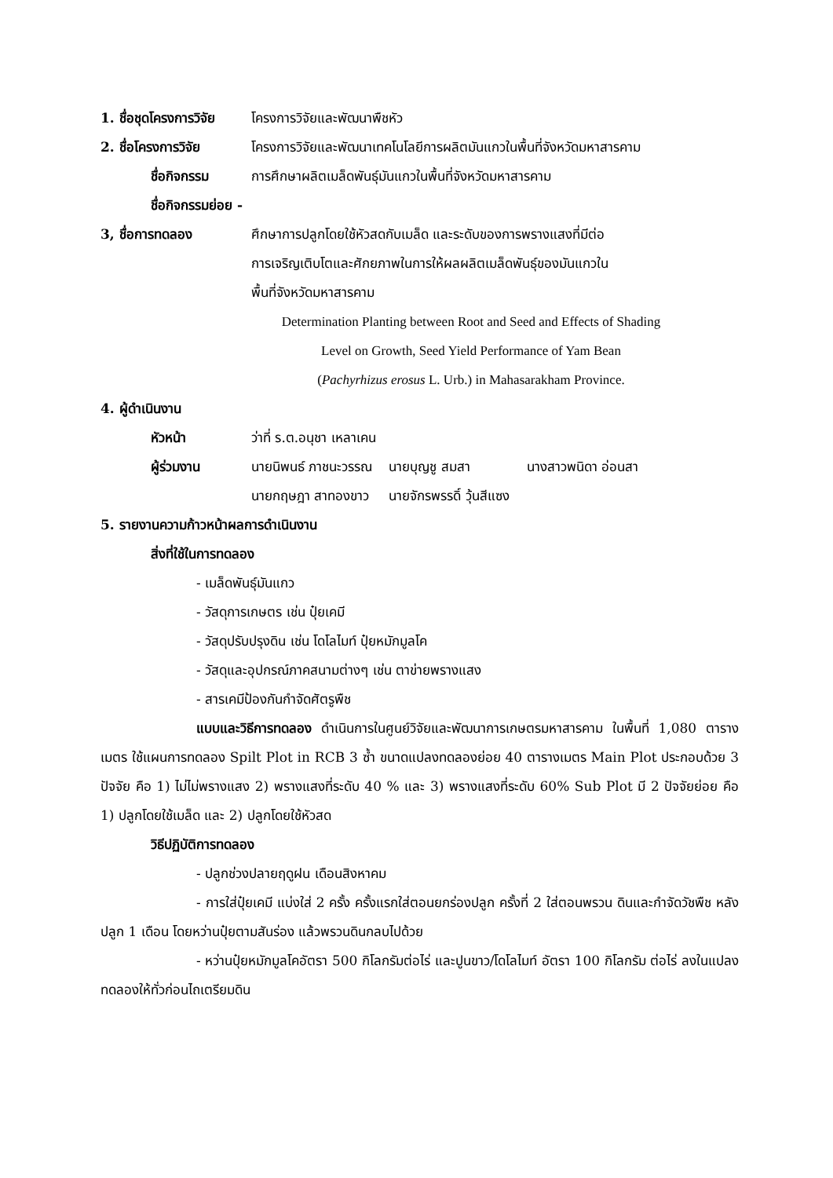1. ชื่อชุดโครงการวิจัย โครงการวิจัยและพัฒนาพืชหัว
2. ชื่อโครงการวิจัย โครงการวิจัยและพัฒนาเทคโนโลยีการผลิตมันแกวในพื้นที่จังหวัดมหาสารคาม
ชื่อกิจกรรม การศึกษาผลิตเมล็ดพันธุ์มันแกวในพื้นที่จังหวัดมหาสารคาม
ชื่อกิจกรรมย่อย -
3, ชื่อการทดลอง ศึกษาการปลูกโดยใช้หัวสดกับเมล็ด และระดับของการพรางแสงที่มีต่อ
การเจริญเติบโตและศักยภาพในการให้ผลผลิตเมล็ดพันธุ์ของมันแกวใน
พื้นที่จังหวัดมหาสารคาม
Determination Planting between Root and Seed and Effects of Shading
Level on Growth, Seed Yield Performance of Yam Bean
(Pachyrhizus erosus L. Urb.) in Mahasarakham Province.
4. ผู้ดำเนินงาน
หัวหน้า ว่าที่ ร.ต.อนุชา เหลาเคน
ผู้ร่วมงาน นายนิพนธ์ ภาชนะวรรณ นายบุญชู สมสา นางสาวพนิดา อ่อนสา
นายกฤษฎา สาทองขาว นายจักรพรรดิ์ วุ้นสีแซง
5. รายงานความก้าวหน้าผลการดำเนินงาน
สิ่งที่ใช้ในการทดลอง
- เมล็ดพันธุ์มันแกว
- วัสดุการเกษตร เช่น ปุ๋ยเคมี
- วัสดุปรับปรุงดิน เช่น โดโลไมท์ ปุ๋ยหมักมูลโค
- วัสดุและอุปกรณ์ภาคสนามต่างๆ เช่น ตาข่ายพรางแสง
- สารเคมีป้องกันกำจัดศัตรูพืช
แบบและวิธีการทดลอง ดำเนินการในศูนย์วิจัยและพัฒนาการเกษตรมหาสารคาม ในพื้นที่ 1,080 ตารางเมตร ใช้แผนการทดลอง Spilt Plot in RCB 3 ซ้ำ ขนาดแปลงทดลองย่อย 40 ตารางเมตร Main Plot ประกอบด้วย 3 ปัจจัย คือ 1) ไม่ไม่พรางแสง 2) พรางแสงที่ระดับ 40 % และ 3) พรางแสงที่ระดับ 60% Sub Plot มี 2 ปัจจัยย่อย คือ 1) ปลูกโดยใช้เมล็ด และ 2) ปลูกโดยใช้หัวสด
วิธีปฏิบัติการทดลอง
- ปลูกช่วงปลายฤดูฝน เดือนสิงหาคม
- การใส่ปุ๋ยเคมี แบ่งใส่ 2 ครั้ง ครั้งแรกใส่ตอนยกร่องปลูก ครั้งที่ 2 ใส่ตอนพรวน ดินและกำจัดวัชพืช หลังปลูก 1 เดือน โดยหว่านปุ๋ยตามสันร่อง แล้วพรวนดินกลบไปด้วย
- หว่านปุ๋ยหมักมูลโคอัตรา 500 กิโลกรัมต่อไร่ และปูนขาว/โดโลไมท์ อัตรา 100 กิโลกรัม ต่อไร่ ลงในแปลงทดลองให้ทั่วก่อนไถเตรียมดิน